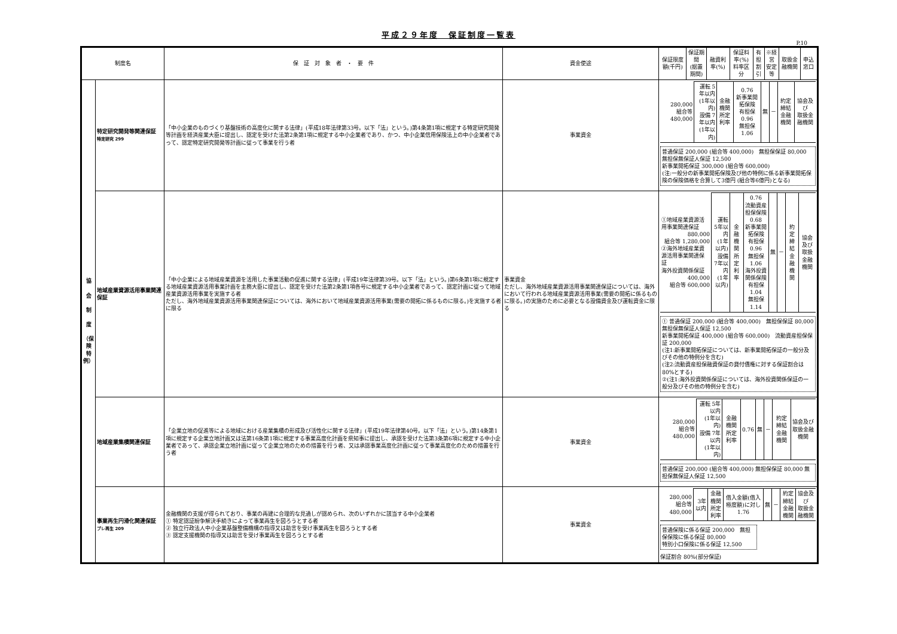平成２９年度　保証制度一覧表
P.10
| 制度名 | | 保 証 対 象 者 ・ 要 件 | 資金使途 | 保証限度額(千円) | 保証期間 (据置期間) | 融資利率(%) | 保証料率(%) 料率区分 | 有担 割引 | ※経営 安定等 | 取扱金融機関 | 申込窓口 |
| --- | --- | --- | --- | --- | --- | --- | --- | --- | --- | --- | --- |
| 協 会 制 度 （保 険 特 例） | 特定研究開発等関連保証 特定研究 299 | 「中小企業のものづくり基盤技術の高度化に関する法律」(平成18年法律第33号。以下「法」という。)第4条第1項に規定する特定研究開発等計画を経済産業大臣に提出し、認定を受けた法第2条第1項に規定する中小企業者であり、かつ、中小企業信用保険法上の中小企業者であって、認定特定研究開発等計画に従って事業を行う者 | 事業資金 | / 280,000 組合等 480,000 / 運転 5年以内 (1年以内) 設備 7年以内 (1年以内) / 金融機関 所定利率 / 0.76 新事業開拓保険 有担保 0.96 無担保 1.06 / 無 / － / 約定締結 金融機関 / 協会及び 取扱金融機関 / 普通保証 200,000 (組合等 400,000) 無担保保証 80,000 無担保無保証人保証 12,500 新事業開拓保証 300,000 (組合等 600,000) (注:一般分の新事業開拓保険及び他の特例に係る新事業開拓保険の保険価格を合算して3億円 (組合等6億円)となる) | | | | | | | |
| | 地域産業資源活用事業関連保証 | 「中小企業による地域産業資源を活用した事業活動の促進に関する法律」(平成19年法律第39号。以下「法」という。)第6条第1項に規定する地域産業資源活用事業計画を主務大臣に提出し、認定を受けた法第2条第1項各号に規定する中小企業者であって、認定計画に従って地域産業資源活用事業を実施する者 ただし、海外地域産業資源活用事業関連保証については、海外において地域産業資源活用事業(需要の開拓に係るものに限る。)を実施する者に限る | 事業資金 ただし、海外地域産業資源活用事業関連保証については、海外において行われる地域産業資源活用事業(需要の開拓に係るものに限る。)の実施のために必要となる設備資金及び運転資金に限る | / ①地域産業資源活用事業関連保証 880,000 組合等 1,280,000 ②海外地域産業資源活用事業関連保証 海外投資関係保証 400,000 組合等 600,000 / 運転 5年以内 (1年以内) 設備 7年以内 (1年以内) / 金融機関 所定利率 / 0.76 流動資産担保保険 0.68 新事業開拓保険 有担保 0.96 無担保 1.06 海外投資関係保険 有担保 1.04 無担保 1.14 / 無 / － / 約定締結 金融機関 / 協会及び 取扱金融機関 / ① 普通保証 200,000 (組合等 400,000) 無担保保証 80,000 無担保無保証人保証 12,500 新事業開拓保証 400,000 (組合等 600,000) 流動資産担保保証 200,000 (注1:新事業開拓保証については、新事業開拓保証の一般分及びその他の特例分を含む) (注2:流動資産担保融資保証の貸付債権に対する保証割合は80%とする) ②(注1:海外投資関係保証については、海外投資関係保証の一般分及びその他の特例分を含む) | | | | | | | |
| | 地域産業集積関連保証 | 「企業立地の促進等による地域における産業集積の形成及び活性化に関する法律」(平成19年法律第40号。以下「法」という。)第14条第1項に規定する企業立地計画又は法第16条第1項に規定する事業高度化計画を県知事に提出し、承認を受けた法第3条第6項に規定する中小企業者であって、承認企業立地計画に従って企業立地のための措置を行う者、又は承認事業高度化計画に従って事業高度化のための措置を行う者 | 事業資金 | / 280,000 組合等 480,000 / 運転 5年以内 (1年以内) 設備 7年以内 (1年以内) / 金融機関 所定利率 / 0.76 / 無 / － / 約定締結 金融機関 / 協会及び 取扱金融機関 / 普通保証 200,000 (組合等 400,000) 無担保保証 80,000 無担保無保証人保証 12,500 | | | | | | | |
| | 事業再生円滑化関連保証 プレ再生 209 | 金融機関の支援が得られており、事業の再建に合理的な見通しが認められ、次のいずれかに該当する中小企業者 ① 特定認証紛争解決手続きによって事業再生を図ろうとする者 ② 独立行政法人中小企業基盤整備機構の指導又は助言を受け事業再生を図ろうとする者 ③ 認定支援機関の指導又は助言を受け事業再生を図ろうとする者 | 事業資金 | / 280,000 組合等 480,000 / 3年以内 / 金融機関 所定利率 / 借入金額(借入極度額)に対し 1.76 / 無 / － / 約定締結 金融機関 / 協会及び 取扱金融機関 / 普通保険に係る保証 200,000 無担保保険に係る保証 80,000 特別小口保険に係る保証 12,500 保証割合 80%(部分保証) | | | | | | | |